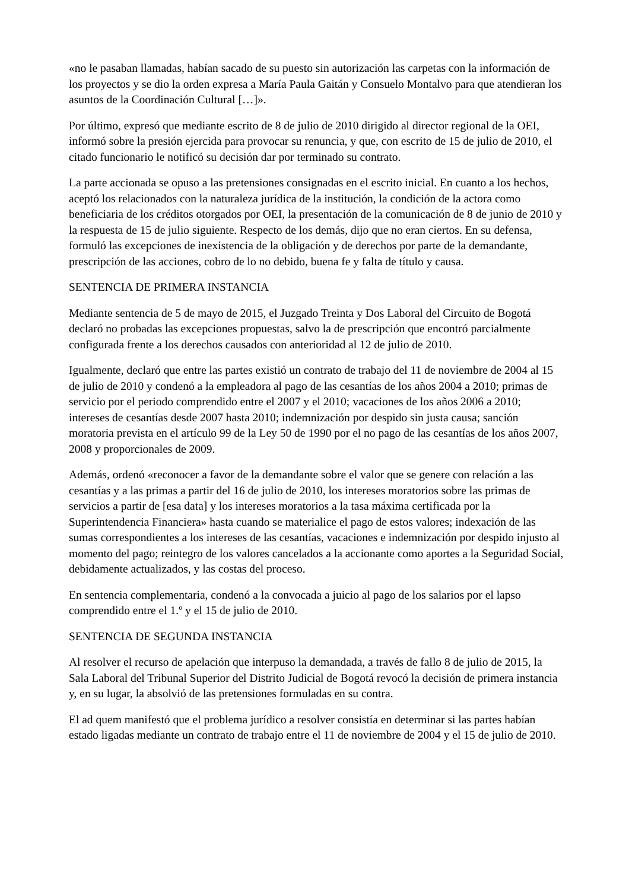«no le pasaban llamadas, habían sacado de su puesto sin autorización las carpetas con la información de los proyectos y se dio la orden expresa a María Paula Gaitán y Consuelo Montalvo para que atendieran los asuntos de la Coordinación Cultural […]».
Por último, expresó que mediante escrito de 8 de julio de 2010 dirigido al director regional de la OEI, informó sobre la presión ejercida para provocar su renuncia, y que, con escrito de 15 de julio de 2010, el citado funcionario le notificó su decisión dar por terminado su contrato.
La parte accionada se opuso a las pretensiones consignadas en el escrito inicial. En cuanto a los hechos, aceptó los relacionados con la naturaleza jurídica de la institución, la condición de la actora como beneficiaria de los créditos otorgados por OEI, la presentación de la comunicación de 8 de junio de 2010 y la respuesta de 15 de julio siguiente. Respecto de los demás, dijo que no eran ciertos. En su defensa, formuló las excepciones de inexistencia de la obligación y de derechos por parte de la demandante, prescripción de las acciones, cobro de lo no debido, buena fe y falta de título y causa.
SENTENCIA DE PRIMERA INSTANCIA
Mediante sentencia de 5 de mayo de 2015, el Juzgado Treinta y Dos Laboral del Circuito de Bogotá declaró no probadas las excepciones propuestas, salvo la de prescripción que encontró parcialmente configurada frente a los derechos causados con anterioridad al 12 de julio de 2010.
Igualmente, declaró que entre las partes existió un contrato de trabajo del 11 de noviembre de 2004 al 15 de julio de 2010 y condenó a la empleadora al pago de las cesantías de los años 2004 a 2010; primas de servicio por el periodo comprendido entre el 2007 y el 2010; vacaciones de los años 2006 a 2010; intereses de cesantías desde 2007 hasta 2010; indemnización por despido sin justa causa; sanción moratoria prevista en el artículo 99 de la Ley 50 de 1990 por el no pago de las cesantías de los años 2007, 2008 y proporcionales de 2009.
Además, ordenó «reconocer a favor de la demandante sobre el valor que se genere con relación a las cesantías y a las primas a partir del 16 de julio de 2010, los intereses moratorios sobre las primas de servicios a partir de [esa data] y los intereses moratorios a la tasa máxima certificada por la Superintendencia Financiera» hasta cuando se materialice el pago de estos valores; indexación de las sumas correspondientes a los intereses de las cesantías, vacaciones e indemnización por despido injusto al momento del pago; reintegro de los valores cancelados a la accionante como aportes a la Seguridad Social, debidamente actualizados, y las costas del proceso.
En sentencia complementaria, condenó a la convocada a juicio al pago de los salarios por el lapso comprendido entre el 1.º y el 15 de julio de 2010.
SENTENCIA DE SEGUNDA INSTANCIA
Al resolver el recurso de apelación que interpuso la demandada, a través de fallo 8 de julio de 2015, la Sala Laboral del Tribunal Superior del Distrito Judicial de Bogotá revocó la decisión de primera instancia y, en su lugar, la absolvió de las pretensiones formuladas en su contra.
El ad quem manifestó que el problema jurídico a resolver consistía en determinar si las partes habían estado ligadas mediante un contrato de trabajo entre el 11 de noviembre de 2004 y el 15 de julio de 2010.